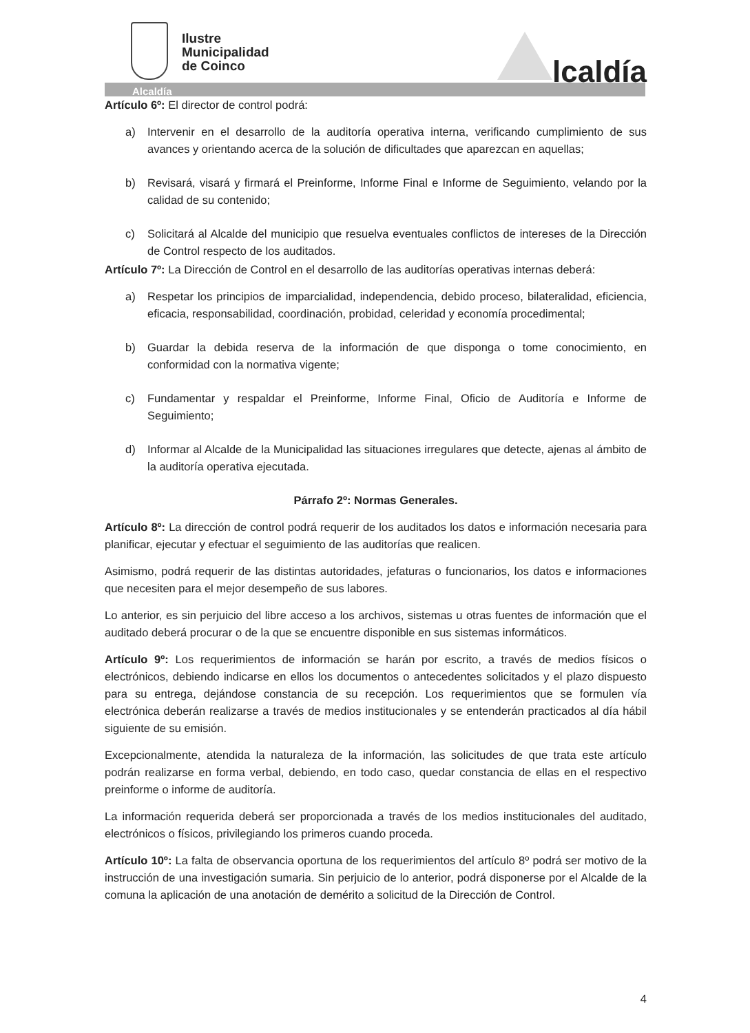Ilustre
Municipalidad
de Coinco
lcaldía
Alcaldía
Artículo 6º: El director de control podrá:
a) Intervenir en el desarrollo de la auditoría operativa interna, verificando cumplimiento de sus avances y orientando acerca de la solución de dificultades que aparezcan en aquellas;
b) Revisará, visará y firmará el Preinforme, Informe Final e Informe de Seguimiento, velando por la calidad de su contenido;
c) Solicitará al Alcalde del municipio que resuelva eventuales conflictos de intereses de la Dirección de Control respecto de los auditados.
Artículo 7º: La Dirección de Control en el desarrollo de las auditorías operativas internas deberá:
a) Respetar los principios de imparcialidad, independencia, debido proceso, bilateralidad, eficiencia, eficacia, responsabilidad, coordinación, probidad, celeridad y economía procedimental;
b) Guardar la debida reserva de la información de que disponga o tome conocimiento, en conformidad con la normativa vigente;
c) Fundamentar y respaldar el Preinforme, Informe Final, Oficio de Auditoría e Informe de Seguimiento;
d) Informar al Alcalde de la Municipalidad las situaciones irregulares que detecte, ajenas al ámbito de la auditoría operativa ejecutada.
Párrafo 2º: Normas Generales.
Artículo 8º: La dirección de control podrá requerir de los auditados los datos e información necesaria para planificar, ejecutar y efectuar el seguimiento de las auditorías que realicen.
Asimismo, podrá requerir de las distintas autoridades, jefaturas o funcionarios, los datos e informaciones que necesiten para el mejor desempeño de sus labores.
Lo anterior, es sin perjuicio del libre acceso a los archivos, sistemas u otras fuentes de información que el auditado deberá procurar o de la que se encuentre disponible en sus sistemas informáticos.
Artículo 9º: Los requerimientos de información se harán por escrito, a través de medios físicos o electrónicos, debiendo indicarse en ellos los documentos o antecedentes solicitados y el plazo dispuesto para su entrega, dejándose constancia de su recepción. Los requerimientos que se formulen vía electrónica deberán realizarse a través de medios institucionales y se entenderán practicados al día hábil siguiente de su emisión.
Excepcionalmente, atendida la naturaleza de la información, las solicitudes de que trata este artículo podrán realizarse en forma verbal, debiendo, en todo caso, quedar constancia de ellas en el respectivo preinforme o informe de auditoría.
La información requerida deberá ser proporcionada a través de los medios institucionales del auditado, electrónicos o físicos, privilegiando los primeros cuando proceda.
Artículo 10º: La falta de observancia oportuna de los requerimientos del artículo 8º podrá ser motivo de la instrucción de una investigación sumaria. Sin perjuicio de lo anterior, podrá disponerse por el Alcalde de la comuna la aplicación de una anotación de demérito a solicitud de la Dirección de Control.
4